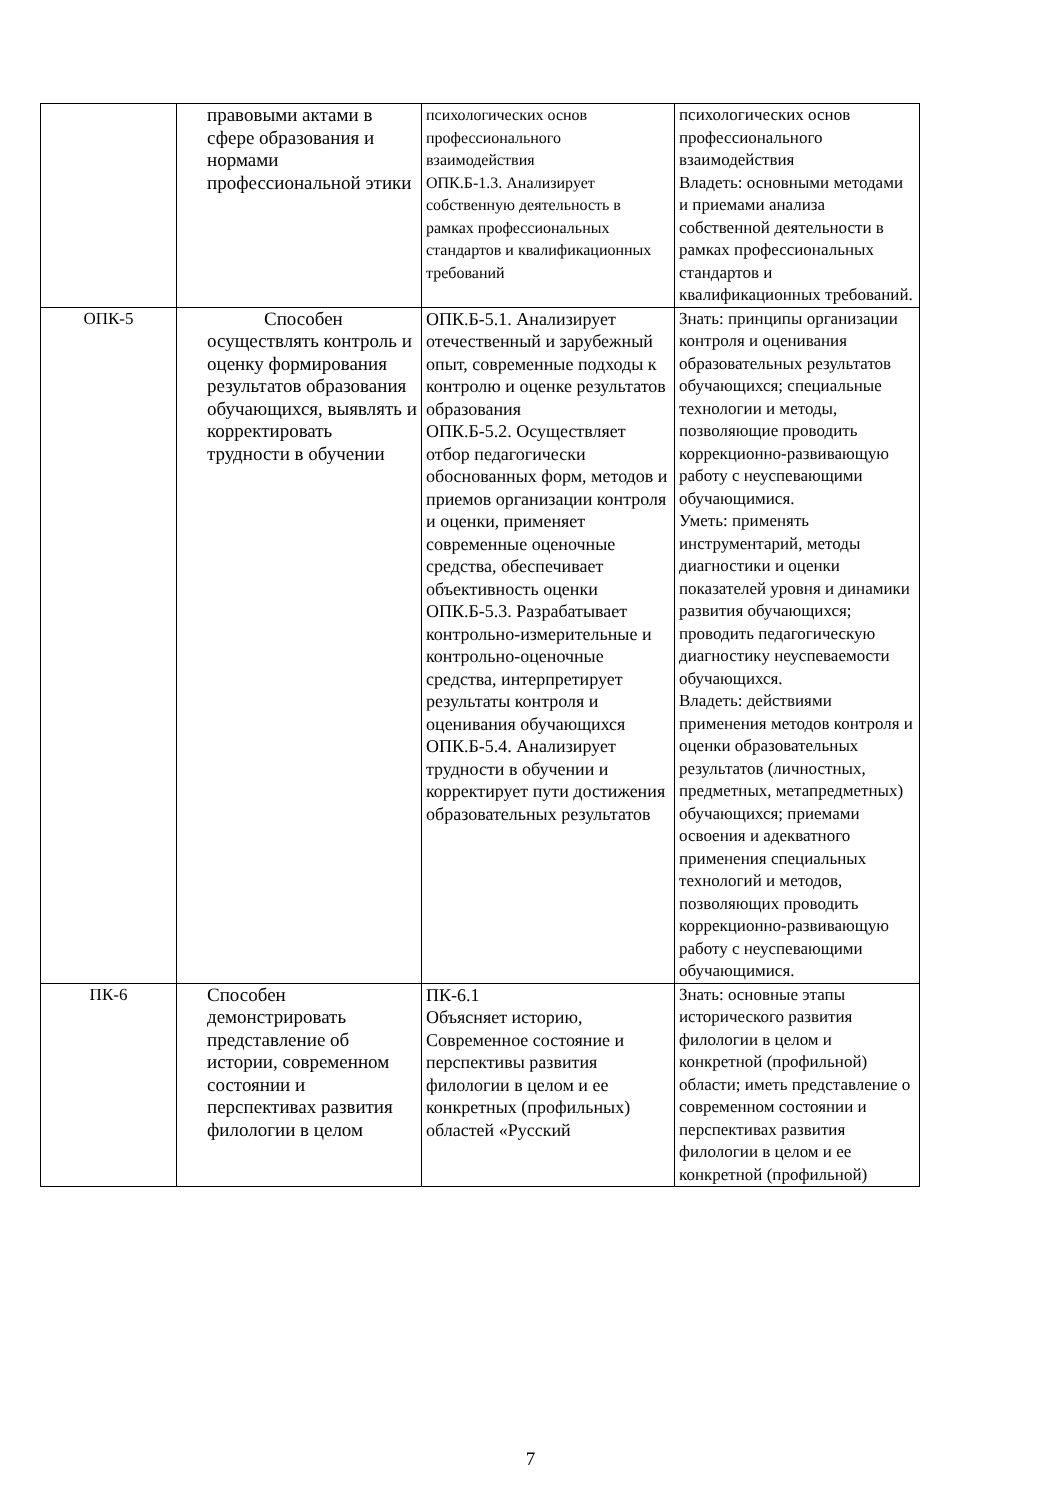| | правовыми актами в сфере образования и нормами профессиональной этики | психологических основ профессионального взаимодействия ОПК.Б-1.3. Анализирует собственную деятельность в рамках профессиональных стандартов и квалификационных требований | психологических основ профессионального взаимодействия Владеть: основными методами и приемами анализа собственной деятельности в рамках профессиональных стандартов и квалификационных требований. |
| ОПК-5 | Способен осуществлять контроль и оценку формирования результатов образования обучающихся, выявлять и корректировать трудности в обучении | ОПК.Б-5.1. Анализирует отечественный и зарубежный опыт, современные подходы к контролю и оценке результатов образования ОПК.Б-5.2. Осуществляет отбор педагогически обоснованных форм, методов и приемов организации контроля и оценки, применяет современные оценочные средства, обеспечивает объективность оценки ОПК.Б-5.3. Разрабатывает контрольно-измерительные и контрольно-оценочные средства, интерпретирует результаты контроля и оценивания обучающихся ОПК.Б-5.4. Анализирует трудности в обучении и корректирует пути достижения образовательных результатов | Знать: принципы организации контроля и оценивания образовательных результатов обучающихся; специальные технологии и методы, позволяющие проводить коррекционно-развивающую работу с неуспевающими обучающимися. Уметь: применять инструментарий, методы диагностики и оценки показателей уровня и динамики развития обучающихся; проводить педагогическую диагностику неуспеваемости обучающихся. Владеть: действиями применения методов контроля и оценки образовательных результатов (личностных, предметных, метапредметных) обучающихся; приемами освоения и адекватного применения специальных технологий и методов, позволяющих проводить коррекционно-развивающую работу с неуспевающими обучающимися. |
| ПК-6 | Способен демонстрировать представление об истории, современном состоянии и перспективах развития филологии в целом | ПК-6.1 Объясняет историю, Современное состояние и перспективы развития филологии в целом и ее конкретных (профильных) областей «Русский | Знать: основные этапы исторического развития филологии в целом и конкретной (профильной) области; иметь представление о современном состоянии и перспективах развития филологии в целом и ее конкретной (профильной) |
7